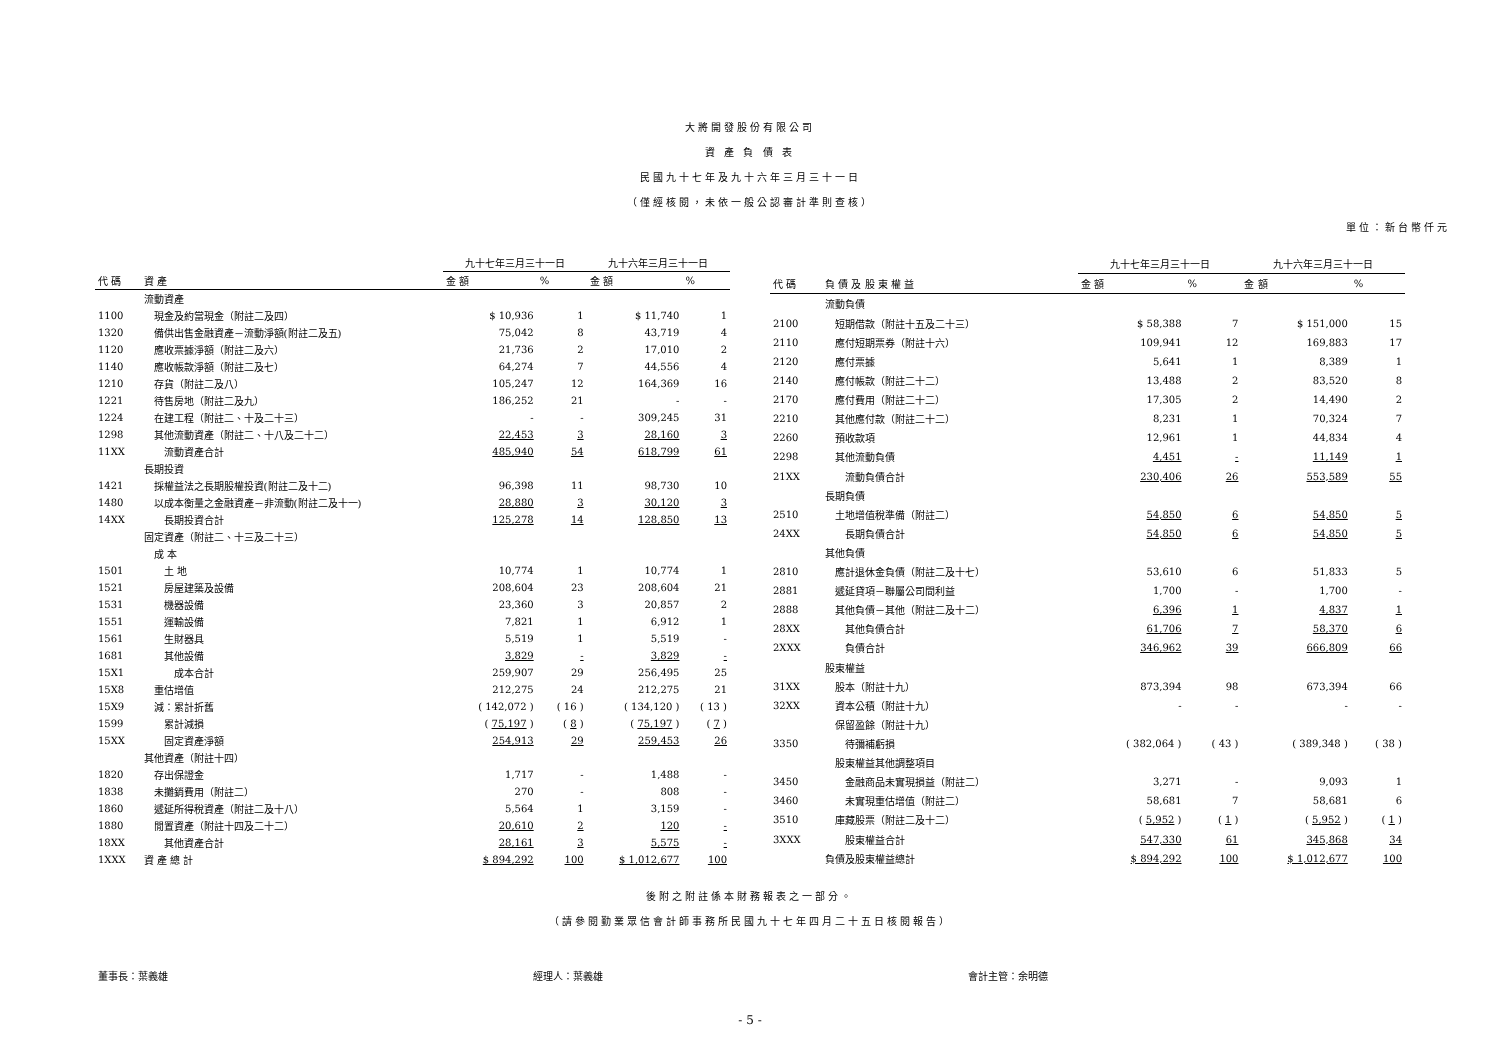大將開發股份有限公司
資 產 負 債 表
民國九十七年及九十六年三月三十一日
（僅經核閱，未依一般公認審計準則查核）
單位：新台幣仟元
| | | 九十七年三月三十一日 | | 九十六年三月三十一日 | |
| 代 碼 | 資 產 | 金 額 | % | 金 額 | % |
| | 流動資產 | | | | |
| 1100 | 現金及約當現金（附註二及四） | $ 10,936 | 1 | $ 11,740 | 1 |
| 1320 | 備供出售金融資產－流動淨額(附註二及五) | 75,042 | 8 | 43,719 | 4 |
| 1120 | 應收票據淨額（附註二及六） | 21,736 | 2 | 17,010 | 2 |
| 1140 | 應收帳款淨額（附註二及七） | 64,274 | 7 | 44,556 | 4 |
| 1210 | 存貨（附註二及八） | 105,247 | 12 | 164,369 | 16 |
| 1221 | 待售房地（附註二及九） | 186,252 | 21 | - | - |
| 1224 | 在建工程（附註二、十及二十三） | - | - | 309,245 | 31 |
| 1298 | 其他流動資產（附註二、十八及二十二） | 22,453 | 3 | 28,160 | 3 |
| 11XX | 流動資產合計 | 485,940 | 54 | 618,799 | 61 |
| | 長期投資 | | | | |
| 1421 | 採權益法之長期股權投資(附註二及十二) | 96,398 | 11 | 98,730 | 10 |
| 1480 | 以成本衡量之金融資產－非流動(附註二及十一) | 28,880 | 3 | 30,120 | 3 |
| 14XX | 長期投資合計 | 125,278 | 14 | 128,850 | 13 |
| | 固定資產（附註二、十三及二十三） | | | | |
| | 成 本 | | | | |
| 1501 | 土 地 | 10,774 | 1 | 10,774 | 1 |
| 1521 | 房屋建築及設備 | 208,604 | 23 | 208,604 | 21 |
| 1531 | 機器設備 | 23,360 | 3 | 20,857 | 2 |
| 1551 | 運輸設備 | 7,821 | 1 | 6,912 | 1 |
| 1561 | 生財器具 | 5,519 | 1 | 5,519 | - |
| 1681 | 其他設備 | 3,829 | - | 3,829 | - |
| 15X1 | 成本合計 | 259,907 | 29 | 256,495 | 25 |
| 15X8 | 重估增值 | 212,275 | 24 | 212,275 | 21 |
| 15X9 | 減：累計折舊 | ( 142,072 ) | ( 16 ) | ( 134,120 ) | ( 13 ) |
| 1599 | 累計減損 | ( 75,197 ) | ( 8 ) | ( 75,197 ) | ( 7 ) |
| 15XX | 固定資產淨額 | 254,913 | 29 | 259,453 | 26 |
| | 其他資產（附註十四） | | | | |
| 1820 | 存出保證金 | 1,717 | - | 1,488 | - |
| 1838 | 未攤銷費用（附註二） | 270 | - | 808 | - |
| 1860 | 遞延所得稅資產（附註二及十八） | 5,564 | 1 | 3,159 | - |
| 1880 | 閒置資產（附註十四及二十二） | 20,610 | 2 | 120 | - |
| 18XX | 其他資產合計 | 28,161 | 3 | 5,575 | - |
| 1XXX | 資 產 總 計 | $ 894,292 | 100 | $ 1,012,677 | 100 |
| | | 九十七年三月三十一日 | | 九十六年三月三十一日 | |
| 代 碼 | 負 債 及 股 東 權 益 | 金 額 | % | 金 額 | % |
| | 流動負債 | | | | |
| 2100 | 短期借款（附註十五及二十三） | $ 58,388 | 7 | $ 151,000 | 15 |
| 2110 | 應付短期票券（附註十六） | 109,941 | 12 | 169,883 | 17 |
| 2120 | 應付票據 | 5,641 | 1 | 8,389 | 1 |
| 2140 | 應付帳款（附註二十二） | 13,488 | 2 | 83,520 | 8 |
| 2170 | 應付費用（附註二十二） | 17,305 | 2 | 14,490 | 2 |
| 2210 | 其他應付款（附註二十二） | 8,231 | 1 | 70,324 | 7 |
| 2260 | 預收款項 | 12,961 | 1 | 44,834 | 4 |
| 2298 | 其他流動負債 | 4,451 | - | 11,149 | 1 |
| 21XX | 流動負債合計 | 230,406 | 26 | 553,589 | 55 |
| | 長期負債 | | | | |
| 2510 | 土地增值稅準備（附註二） | 54,850 | 6 | 54,850 | 5 |
| 24XX | 長期負債合計 | 54,850 | 6 | 54,850 | 5 |
| | 其他負債 | | | | |
| 2810 | 應計退休金負債（附註二及十七） | 53,610 | 6 | 51,833 | 5 |
| 2881 | 遞延貸項－聯屬公司間利益 | 1,700 | - | 1,700 | - |
| 2888 | 其他負債－其他（附註二及十二） | 6,396 | 1 | 4,837 | 1 |
| 28XX | 其他負債合計 | 61,706 | 7 | 58,370 | 6 |
| 2XXX | 負債合計 | 346,962 | 39 | 666,809 | 66 |
| | 股東權益 | | | | |
| 31XX | 股本（附註十九） | 873,394 | 98 | 673,394 | 66 |
| 32XX | 資本公積（附註十九） | - | - | - | - |
| | 保留盈餘（附註十九） | | | | |
| 3350 | 待彌補虧損 | ( 382,064 ) | ( 43 ) | ( 389,348 ) | ( 38 ) |
| | 股東權益其他調整項目 | | | | |
| 3450 | 金融商品未實現損益（附註二） | 3,271 | - | 9,093 | 1 |
| 3460 | 未實現重估增值（附註二） | 58,681 | 7 | 58,681 | 6 |
| 3510 | 庫藏股票（附註二及十二） | ( 5,952 ) | ( 1 ) | ( 5,952 ) | ( 1 ) |
| 3XXX | 股東權益合計 | 547,330 | 61 | 345,868 | 34 |
| | 負債及股東權益總計 | $ 894,292 | 100 | $ 1,012,677 | 100 |
後附之附註係本財務報表之一部分。
（請參閱勤業眾信會計師事務所民國九十七年四月二十五日核閱報告）
董事長：葉義雄 經理人：葉義雄 會計主管：余明德
- 5 -